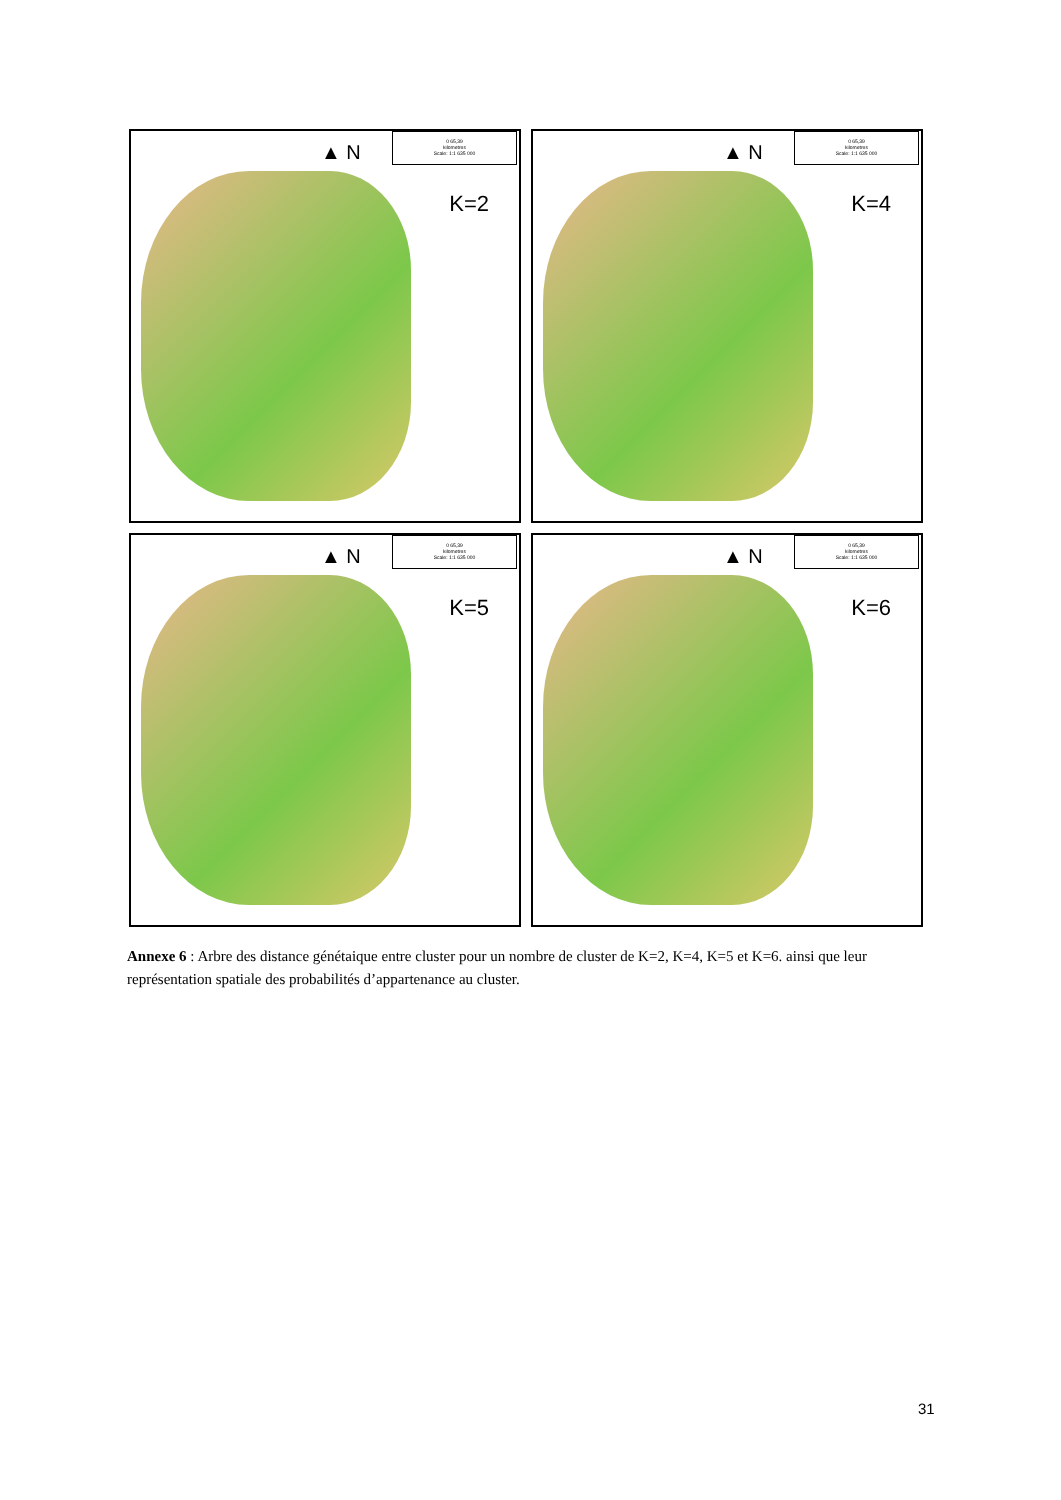▲ N
0 65,39
kilometres
Scale: 1:1 635 000
K=2
▲ N
0 65,39
kilometres
Scale: 1:1 635 000
K=4
▲ N
0 65,39
kilometres
Scale: 1:1 635 000
K=5
▲ N
0 65,39
kilometres
Scale: 1:1 635 000
K=6
Annexe 6 : Arbre des distance génétaique entre cluster pour un nombre de cluster de K=2, K=4, K=5 et K=6. ainsi que leur représentation spatiale des probabilités d’appartenance au cluster.
31